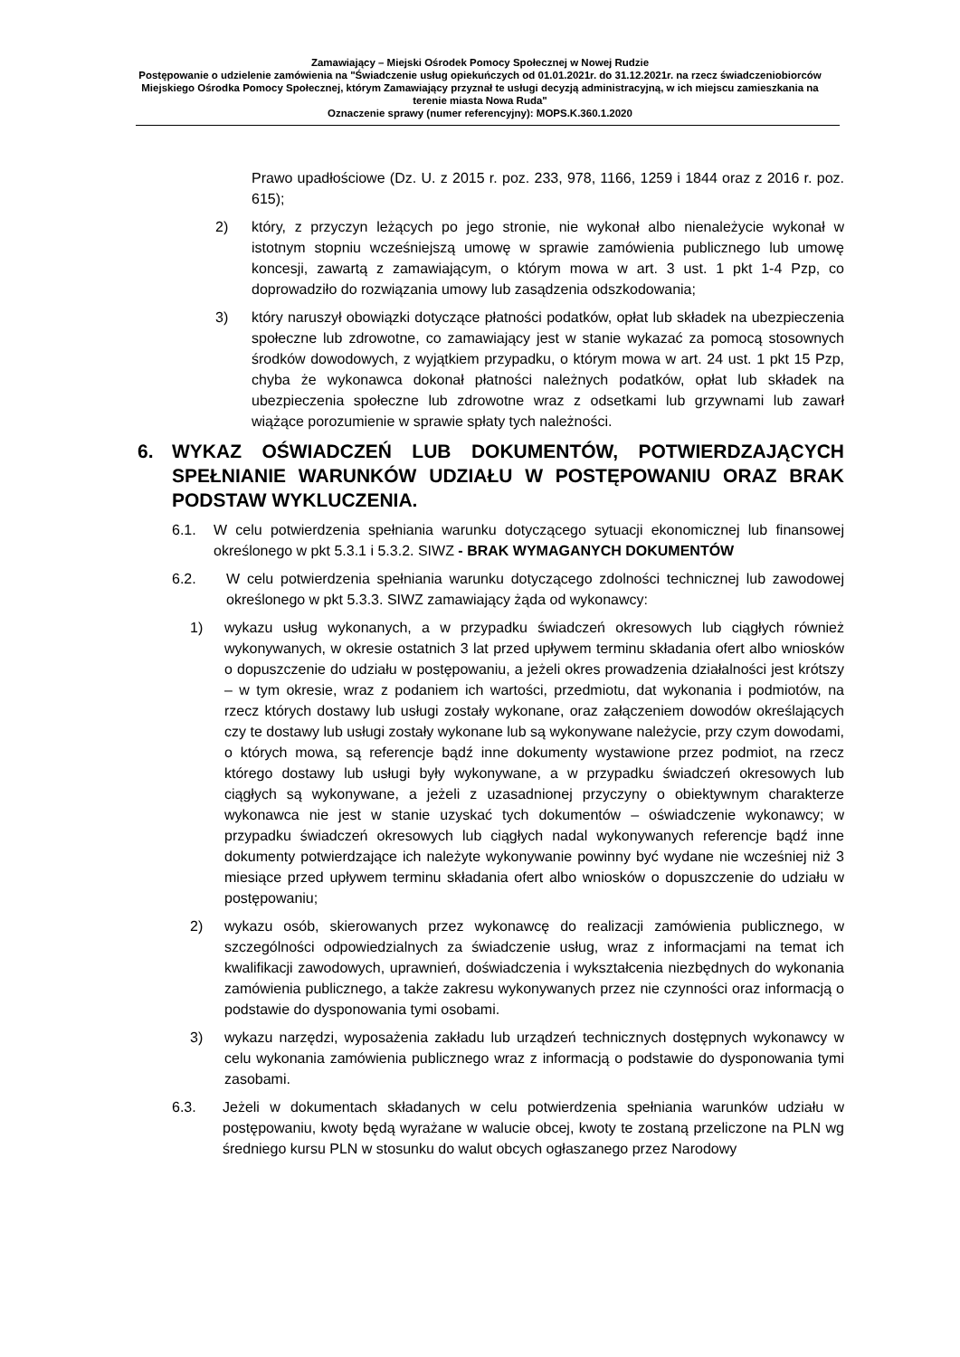Zamawiający – Miejski Ośrodek Pomocy Społecznej w Nowej Rudzie
Postępowanie o udzielenie zamówienia na "Świadczenie usług opiekuńczych od 01.01.2021r. do 31.12.2021r. na rzecz świadczeniobiorców Miejskiego Ośrodka Pomocy Społecznej, którym Zamawiający przyznał te usługi decyzją administracyjną, w ich miejscu zamieszkania na terenie miasta Nowa Ruda"
Oznaczenie sprawy (numer referencyjny): MOPS.K.360.1.2020
Prawo upadłościowe (Dz. U. z 2015 r. poz. 233, 978, 1166, 1259 i 1844 oraz z 2016 r. poz. 615);
2) który, z przyczyn leżących po jego stronie, nie wykonał albo nienależycie wykonał w istotnym stopniu wcześniejszą umowę w sprawie zamówienia publicznego lub umowę koncesji, zawartą z zamawiającym, o którym mowa w art. 3 ust. 1 pkt 1-4 Pzp, co doprowadziło do rozwiązania umowy lub zasądzenia odszkodowania;
3) który naruszył obowiązki dotyczące płatności podatków, opłat lub składek na ubezpieczenia społeczne lub zdrowotne, co zamawiający jest w stanie wykazać za pomocą stosownych środków dowodowych, z wyjątkiem przypadku, o którym mowa w art. 24 ust. 1 pkt 15 Pzp, chyba że wykonawca dokonał płatności należnych podatków, opłat lub składek na ubezpieczenia społeczne lub zdrowotne wraz z odsetkami lub grzywnami lub zawarł wiążące porozumienie w sprawie spłaty tych należności.
6. WYKAZ OŚWIADCZEŃ LUB DOKUMENTÓW, POTWIERDZAJĄCYCH SPEŁNIANIE WARUNKÓW UDZIAŁU W POSTĘPOWANIU ORAZ BRAK PODSTAW WYKLUCZENIA.
6.1. W celu potwierdzenia spełniania warunku dotyczącego sytuacji ekonomicznej lub finansowej określonego w pkt 5.3.1 i 5.3.2. SIWZ - BRAK WYMAGANYCH DOKUMENTÓW
6.2. W celu potwierdzenia spełniania warunku dotyczącego zdolności technicznej lub zawodowej określonego w pkt 5.3.3. SIWZ zamawiający żąda od wykonawcy:
1) wykazu usług wykonanych, a w przypadku świadczeń okresowych lub ciągłych również wykonywanych, w okresie ostatnich 3 lat przed upływem terminu składania ofert albo wniosków o dopuszczenie do udziału w postępowaniu, a jeżeli okres prowadzenia działalności jest krótszy – w tym okresie, wraz z podaniem ich wartości, przedmiotu, dat wykonania i podmiotów, na rzecz których dostawy lub usługi zostały wykonane, oraz załączeniem dowodów określających czy te dostawy lub usługi zostały wykonane lub są wykonywane należycie, przy czym dowodami, o których mowa, są referencje bądź inne dokumenty wystawione przez podmiot, na rzecz którego dostawy lub usługi były wykonywane, a w przypadku świadczeń okresowych lub ciągłych są wykonywane, a jeżeli z uzasadnionej przyczyny o obiektywnym charakterze wykonawca nie jest w stanie uzyskać tych dokumentów – oświadczenie wykonawcy; w przypadku świadczeń okresowych lub ciągłych nadal wykonywanych referencje bądź inne dokumenty potwierdzające ich należyte wykonywanie powinny być wydane nie wcześniej niż 3 miesiące przed upływem terminu składania ofert albo wniosków o dopuszczenie do udziału w postępowaniu;
2) wykazu osób, skierowanych przez wykonawcę do realizacji zamówienia publicznego, w szczególności odpowiedzialnych za świadczenie usług, wraz z informacjami na temat ich kwalifikacji zawodowych, uprawnień, doświadczenia i wykształcenia niezbędnych do wykonania zamówienia publicznego, a także zakresu wykonywanych przez nie czynności oraz informacją o podstawie do dysponowania tymi osobami.
3) wykazu narzędzi, wyposażenia zakładu lub urządzeń technicznych dostępnych wykonawcy w celu wykonania zamówienia publicznego wraz z informacją o podstawie do dysponowania tymi zasobami.
6.3. Jeżeli w dokumentach składanych w celu potwierdzenia spełniania warunków udziału w postępowaniu, kwoty będą wyrażane w walucie obcej, kwoty te zostaną przeliczone na PLN wg średniego kursu PLN w stosunku do walut obcych ogłaszanego przez Narodowy